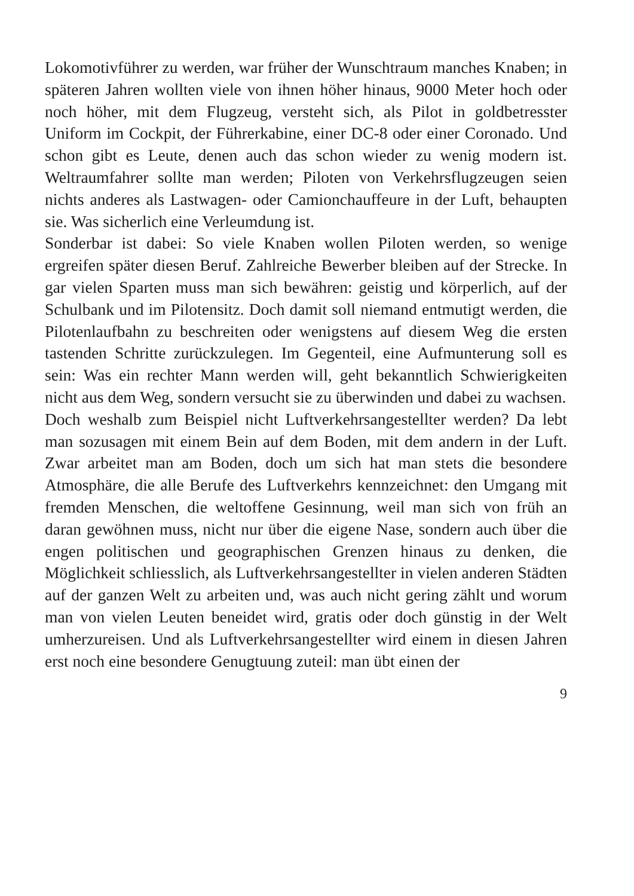Lokomotivführer zu werden, war früher der Wunschtraum manches Knaben; in späteren Jahren wollten viele von ihnen höher hinaus, 9000 Meter hoch oder noch höher, mit dem Flugzeug, versteht sich, als Pilot in goldbetresster Uniform im Cockpit, der Führerkabine, einer DC-8 oder einer Coronado. Und schon gibt es Leute, denen auch das schon wieder zu wenig modern ist. Weltraumfahrer sollte man werden; Piloten von Verkehrsflugzeugen seien nichts anderes als Lastwagen- oder Camionchauffeure in der Luft, behaupten sie. Was sicherlich eine Verleumdung ist.
Sonderbar ist dabei: So viele Knaben wollen Piloten werden, so wenige ergreifen später diesen Beruf. Zahlreiche Bewerber bleiben auf der Strecke. In gar vielen Sparten muss man sich bewähren: geistig und körperlich, auf der Schulbank und im Pilotensitz. Doch damit soll niemand entmutigt werden, die Pilotenlaufbahn zu beschreiten oder wenigstens auf diesem Weg die ersten tastenden Schritte zurückzulegen. Im Gegenteil, eine Aufmunterung soll es sein: Was ein rechter Mann werden will, geht bekanntlich Schwierigkeiten nicht aus dem Weg, sondern versucht sie zu überwinden und dabei zu wachsen.
Doch weshalb zum Beispiel nicht Luftverkehrsangestellter werden? Da lebt man sozusagen mit einem Bein auf dem Boden, mit dem andern in der Luft. Zwar arbeitet man am Boden, doch um sich hat man stets die besondere Atmosphäre, die alle Berufe des Luftverkehrs kennzeichnet: den Umgang mit fremden Menschen, die weltoffene Gesinnung, weil man sich von früh an daran gewöhnen muss, nicht nur über die eigene Nase, sondern auch über die engen politischen und geographischen Grenzen hinaus zu denken, die Möglichkeit schliesslich, als Luftverkehrsangestellter in vielen anderen Städten auf der ganzen Welt zu arbeiten und, was auch nicht gering zählt und worum man von vielen Leuten beneidet wird, gratis oder doch günstig in der Welt umherzureisen. Und als Luftverkehrsangestellter wird einem in diesen Jahren erst noch eine besondere Genugtuung zuteil: man übt einen der
9